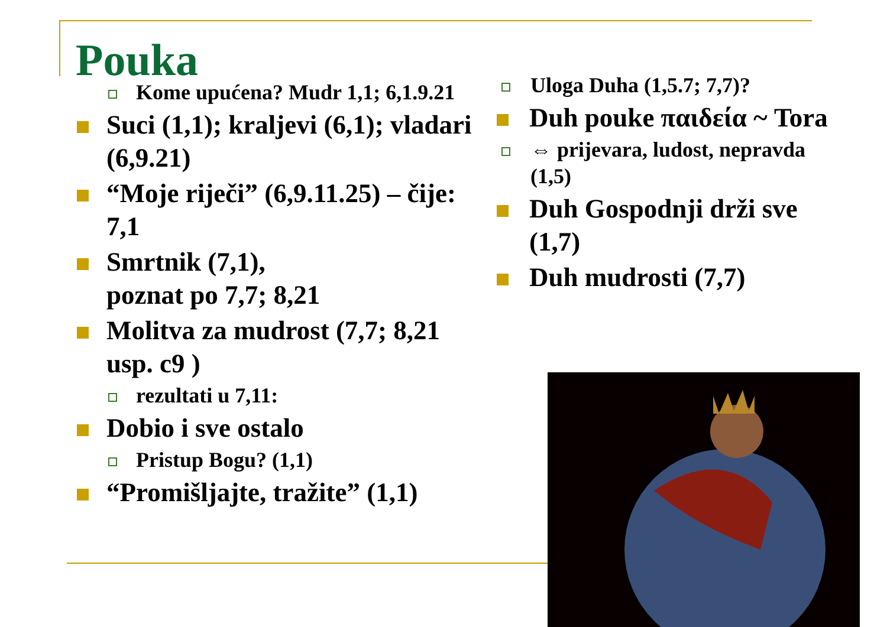Pouka
Kome upućena? Mudr 1,1; 6,1.9.21
Suci (1,1); kraljevi (6,1); vladari (6,9.21)
“Moje riječi” (6,9.11.25) – čije: 7,1
Smrtnik (7,1),
poznat po 7,7; 8,21
Molitva za mudrost (7,7; 8,21 usp. c9 )
rezultati u 7,11:
Dobio i sve ostalo
Pristup Bogu? (1,1)
“Promišljajte, tražite” (1,1)
Uloga Duha (1,5.7; 7,7)?
Duh pouke παιδεία ~ Tora
⇔ prijevara, ludost, nepravda (1,5)
Duh Gospodnji drži sve (1,7)
Duh mudrosti (7,7)